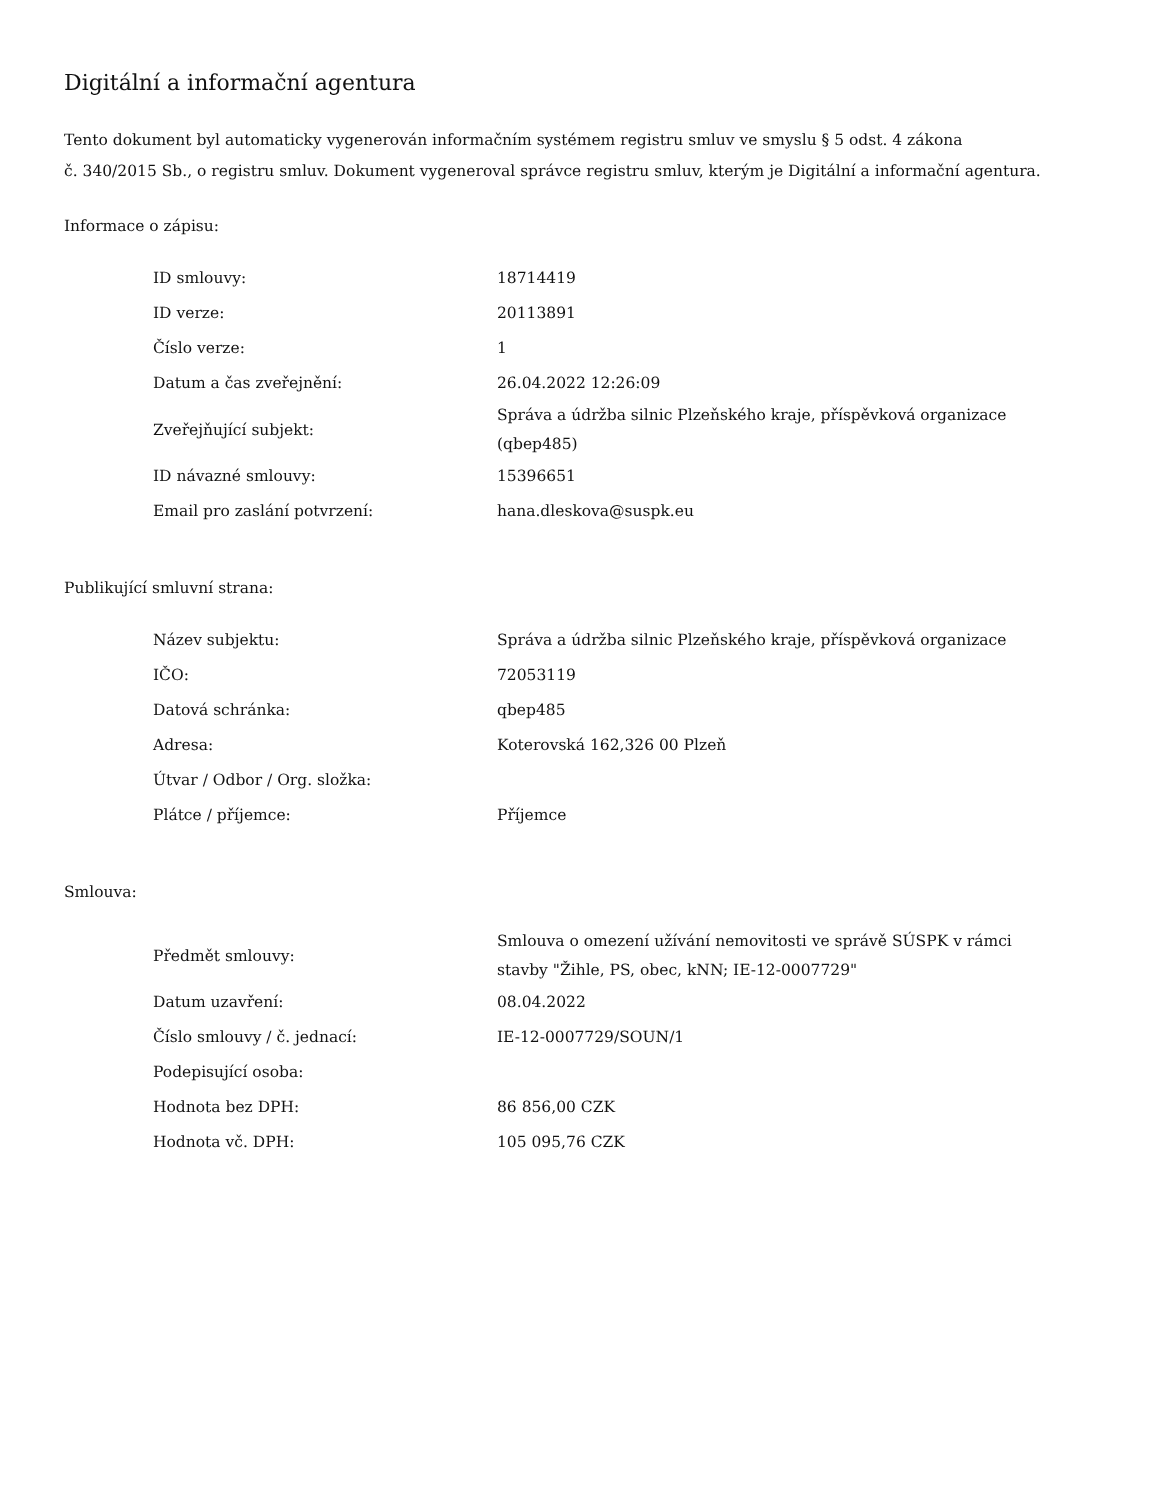Digitální a informační agentura
Tento dokument byl automaticky vygenerován informačním systémem registru smluv ve smyslu § 5 odst. 4 zákona
č. 340/2015 Sb., o registru smluv. Dokument vygeneroval správce registru smluv, kterým je Digitální a informační agentura.
Informace o zápisu:
| ID smlouvy: | 18714419 |
| ID verze: | 20113891 |
| Číslo verze: | 1 |
| Datum a čas zveřejnění: | 26.04.2022 12:26:09 |
| Zveřejňující subjekt: | Správa a údržba silnic Plzeňského kraje, příspěvková organizace (qbep485) |
| ID návazné smlouvy: | 15396651 |
| Email pro zaslání potvrzení: | hana.dleskova@suspk.eu |
Publikující smluvní strana:
| Název subjektu: | Správa a údržba silnic Plzeňského kraje, příspěvková organizace |
| IČO: | 72053119 |
| Datová schránka: | qbep485 |
| Adresa: | Koterovská 162,326 00 Plzeň |
| Útvar / Odbor / Org. složka: | |
| Plátce / příjemce: | Příjemce |
Smlouva:
| Předmět smlouvy: | Smlouva o omezení užívání nemovitosti ve správě SÚSPK v rámci stavby "Žihle, PS, obec, kNN; IE-12-0007729" |
| Datum uzavření: | 08.04.2022 |
| Číslo smlouvy / č. jednací: | IE-12-0007729/SOUN/1 |
| Podepisující osoba: | |
| Hodnota bez DPH: | 86 856,00 CZK |
| Hodnota vč. DPH: | 105 095,76 CZK |